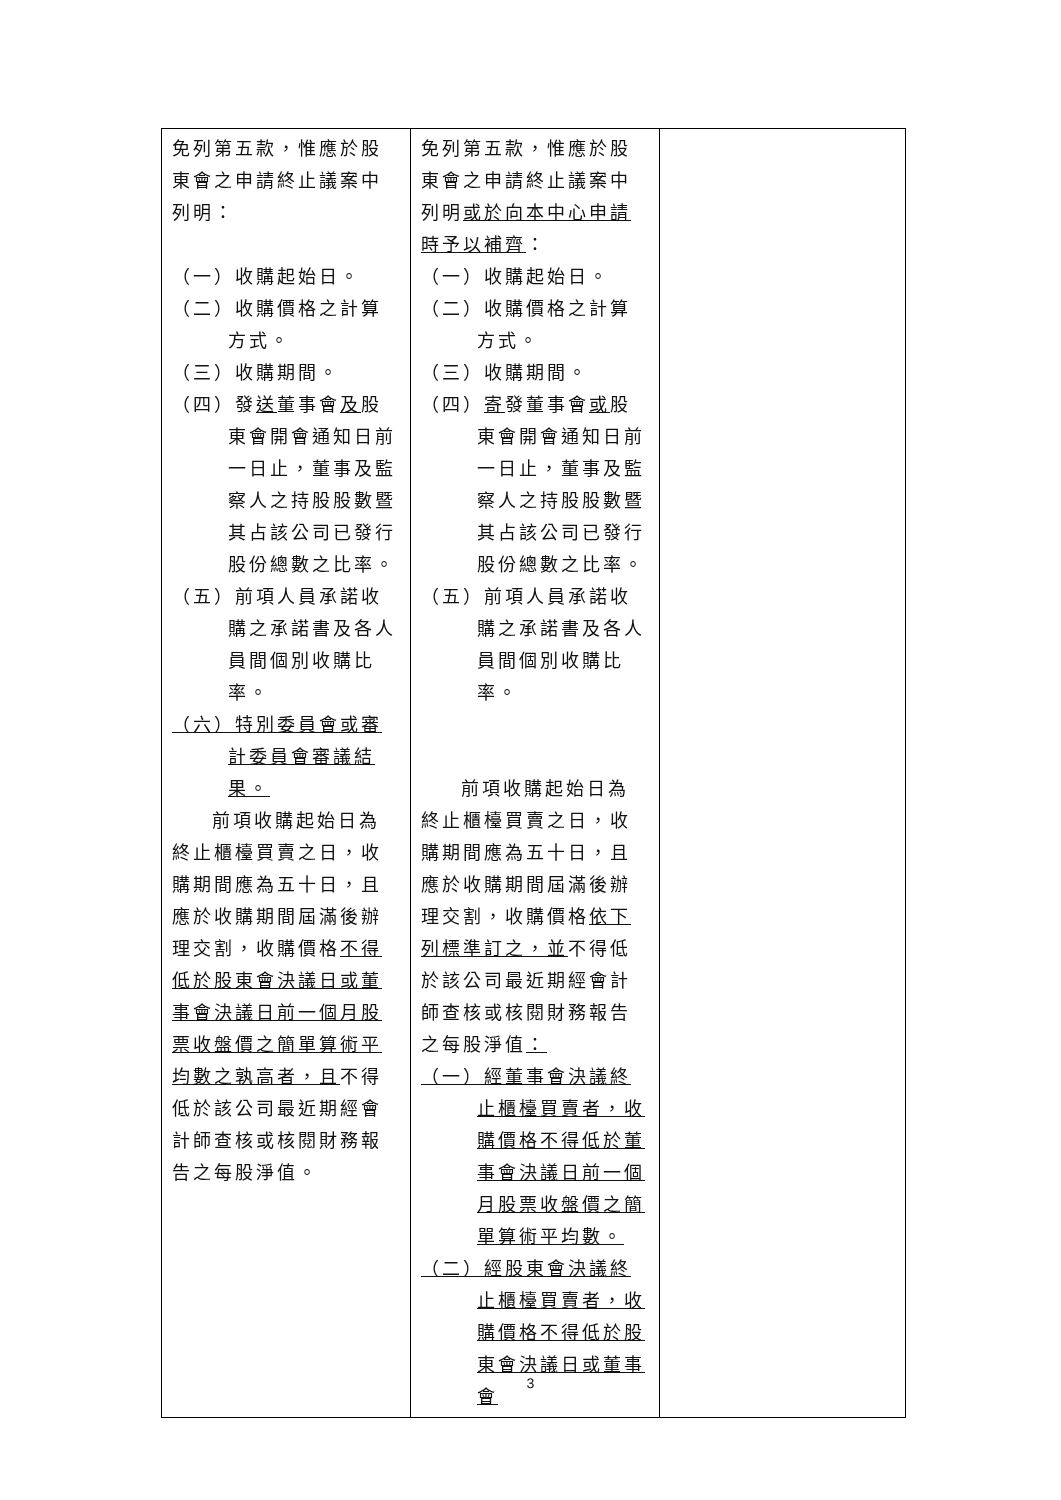| 免列第五款，惟應於股東會之申請終止議案中列明： （一）收購起始日。 （二）收購價格之計算方式。 （三）收購期間。 （四）發 送 董事會 及 股東會開會通知日前一日止，董事及監察人之持股股數暨其占該公司已發行股份總數之比率。 （五）前項人員承諾收購之承諾書及各人員間個別收購比率。 （六）特別委員會或審計委員會審議結果。 前項收購起始日為終止櫃檯買賣之日，收購期間應為五十日，且應於收購期間屆滿後辦理交割，收購價格 不得低於股東會決議日或董事會決議日前一個月股票收盤價之簡單算術平均數之孰高者，且 不得低於該公司最近期經會計師查核或核閱財務報告之每股淨值。 | 免列第五款，惟應於股東會之申請終止議案中列明 或於向本中心申請時予以補齊 ： （一）收購起始日。 （二）收購價格之計算方式。 （三）收購期間。 （四） 寄 發董事會 或 股東會開會通知日前一日止，董事及監察人之持股股數暨其占該公司已發行股份總數之比率。 （五）前項人員承諾收購之承諾書及各人員間個別收購比率。 前項收購起始日為終止櫃檯買賣之日，收購期間應為五十日，且應於收購期間屆滿後辦理交割，收購價格 依下列標準訂之，並 不得低於該公司最近期經會計師查核或核閱財務報告之每股淨值 ： （一）經董事會決議終止櫃檯買賣者，收購價格不得低於董事會決議日前一個月股票收盤價之簡單算術平均數。 （二）經股東會決議終止櫃檯買賣者，收購價格不得低於股東會決議日或董事會 | |
3